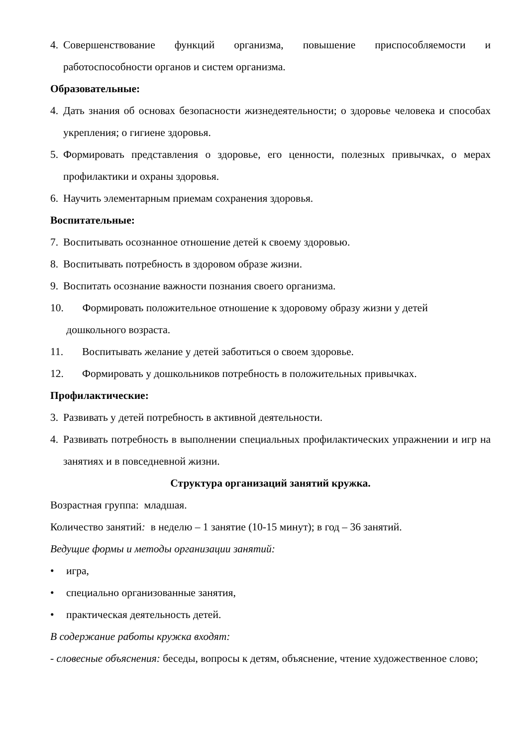4. Совершенствование функций организма, повышение приспособляемости и работоспособности органов и систем организма.
Образовательные:
4. Дать знания об основах безопасности жизнедеятельности; о здоровье человека и способах укрепления; о гигиене здоровья.
5. Формировать представления о здоровье, его ценности, полезных привычках, о мерах профилактики и охраны здоровья.
6. Научить элементарным приемам сохранения здоровья.
Воспитательные:
7. Воспитывать осознанное отношение детей к своему здоровью.
8. Воспитывать потребность в здоровом образе жизни.
9. Воспитать осознание важности познания своего организма.
10. Формировать положительное отношение к здоровому образу жизни у детей
дошкольного возраста.
11. Воспитывать желание у детей заботиться о своем здоровье.
12. Формировать у дошкольников потребность в положительных привычках.
Профилактические:
3. Развивать у детей потребность в активной деятельности.
4. Развивать потребность в выполнении специальных профилактических упражнении и игр на занятиях и в повседневной жизни.
Структура организаций занятий кружка.
Возрастная группа: младшая.
Количество занятий: в неделю – 1 занятие (10-15 минут); в год – 36 занятий.
Ведущие формы и методы организации занятий:
• игра,
• специально организованные занятия,
• практическая деятельность детей.
В содержание работы кружка входят:
- словесные объяснения: беседы, вопросы к детям, объяснение, чтение художественное слово;